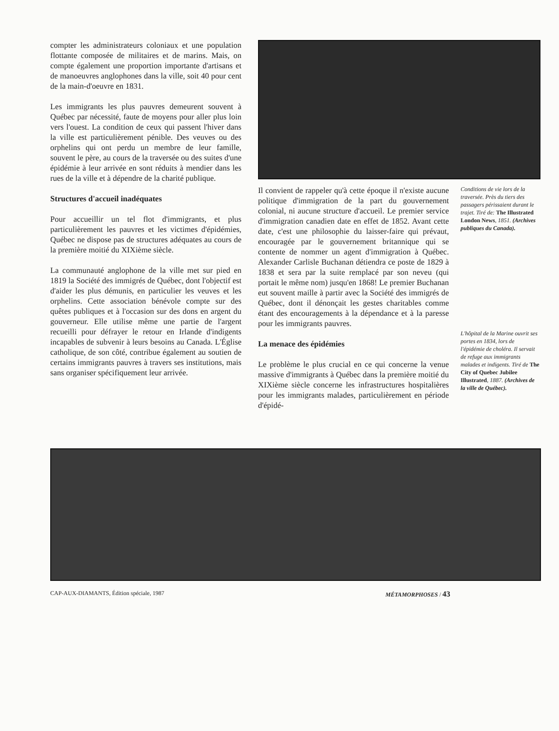compter les administrateurs coloniaux et une population flottante composée de militaires et de marins. Mais, on compte également une proportion importante d'artisans et de manoeuvres anglophones dans la ville, soit 40 pour cent de la main-d'oeuvre en 1831.
Les immigrants les plus pauvres demeurent souvent à Québec par nécessité, faute de moyens pour aller plus loin vers l'ouest. La condition de ceux qui passent l'hiver dans la ville est particulièrement pénible. Des veuves ou des orphelins qui ont perdu un membre de leur famille, souvent le père, au cours de la traversée ou des suites d'une épidémie à leur arrivée en sont réduits à mendier dans les rues de la ville et à dépendre de la charité publique.
Structures d'accueil inadéquates
Pour accueillir un tel flot d'immigrants, et plus particulièrement les pauvres et les victimes d'épidémies, Québec ne dispose pas de structures adéquates au cours de la première moitié du XIXième siècle.
La communauté anglophone de la ville met sur pied en 1819 la Société des immigrés de Québec, dont l'objectif est d'aider les plus démunis, en particulier les veuves et les orphelins. Cette association bénévole compte sur des quêtes publiques et à l'occasion sur des dons en argent du gouverneur. Elle utilise même une partie de l'argent recueilli pour défrayer le retour en Irlande d'indigents incapables de subvenir à leurs besoins au Canada. L'Église catholique, de son côté, contribue également au soutien de certains immigrants pauvres à travers ses institutions, mais sans organiser spécifiquement leur arrivée.
Il convient de rappeler qu'à cette époque il n'existe aucune politique d'immigration de la part du gouvernement colonial, ni aucune structure d'accueil. Le premier service d'immigration canadien date en effet de 1852. Avant cette date, c'est une philosophie du laisser-faire qui prévaut, encouragée par le gouvernement britannique qui se contente de nommer un agent d'immigration à Québec. Alexander Carlisle Buchanan détiendra ce poste de 1829 à 1838 et sera par la suite remplacé par son neveu (qui portait le même nom) jusqu'en 1868! Le premier Buchanan eut souvent maille à partir avec la Société des immigrés de Québec, dont il dénonçait les gestes charitables comme étant des encouragements à la dépendance et à la paresse pour les immigrants pauvres.
La menace des épidémies
Le problème le plus crucial en ce qui concerne la venue massive d'immigrants à Québec dans la première moitié du XIXième siècle concerne les infrastructures hospitalières pour les immigrants malades, particulièrement en période d'épidé-
Conditions de vie lors de la traversée. Près du tiers des passagers périssaient durant le trajet. Tiré de: The Illustrated London News, 1851. (Archives publiques du Canada).
L'hôpital de la Marine ouvrit ses portes en 1834, lors de l'épidémie de choléra. Il servait de refuge aux immigrants malades et indigents. Tiré de The City of Quebec Jubilee Illustrated, 1887. (Archives de la ville de Québec).
CAP-AUX-DIAMANTS, Édition spéciale, 1987 MÉTAMORPHOSES / 43